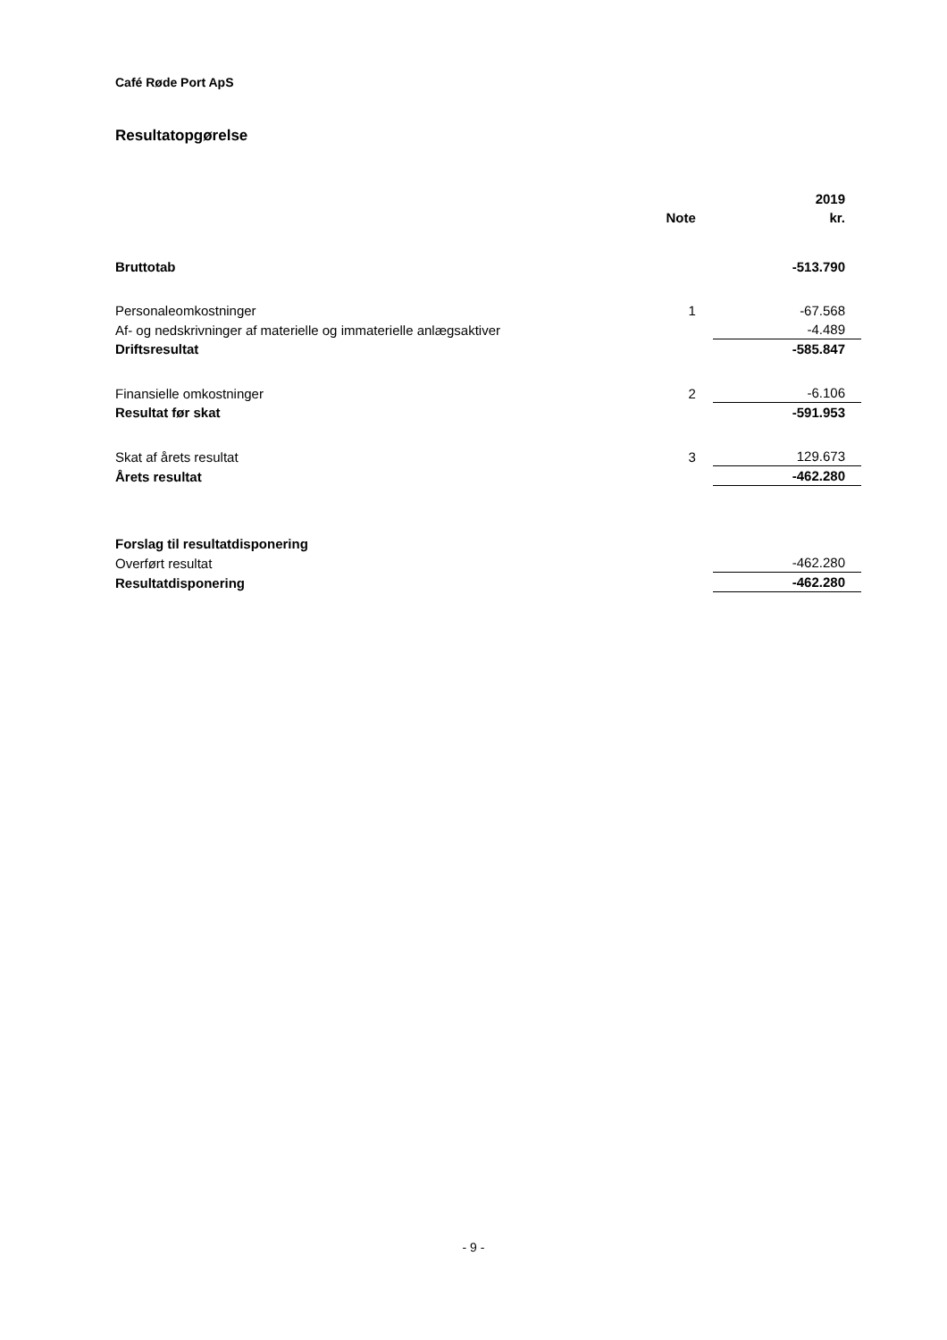Café Røde Port ApS
Resultatopgørelse
| | | | 2019 |
| --- | --- | --- | --- |
| | Note | | kr. |
| Bruttotab | | | -513.790 |
| Personaleomkostninger | 1 | | -67.568 |
| Af- og nedskrivninger af materielle og immaterielle anlægsaktiver | | | -4.489 |
| Driftsresultat | | | -585.847 |
| Finansielle omkostninger | 2 | | -6.106 |
| Resultat før skat | | | -591.953 |
| Skat af årets resultat | 3 | | 129.673 |
| Årets resultat | | | -462.280 |
| Forslag til resultatdisponering | | | |
| Overført resultat | | | -462.280 |
| Resultatdisponering | | | -462.280 |
- 9 -